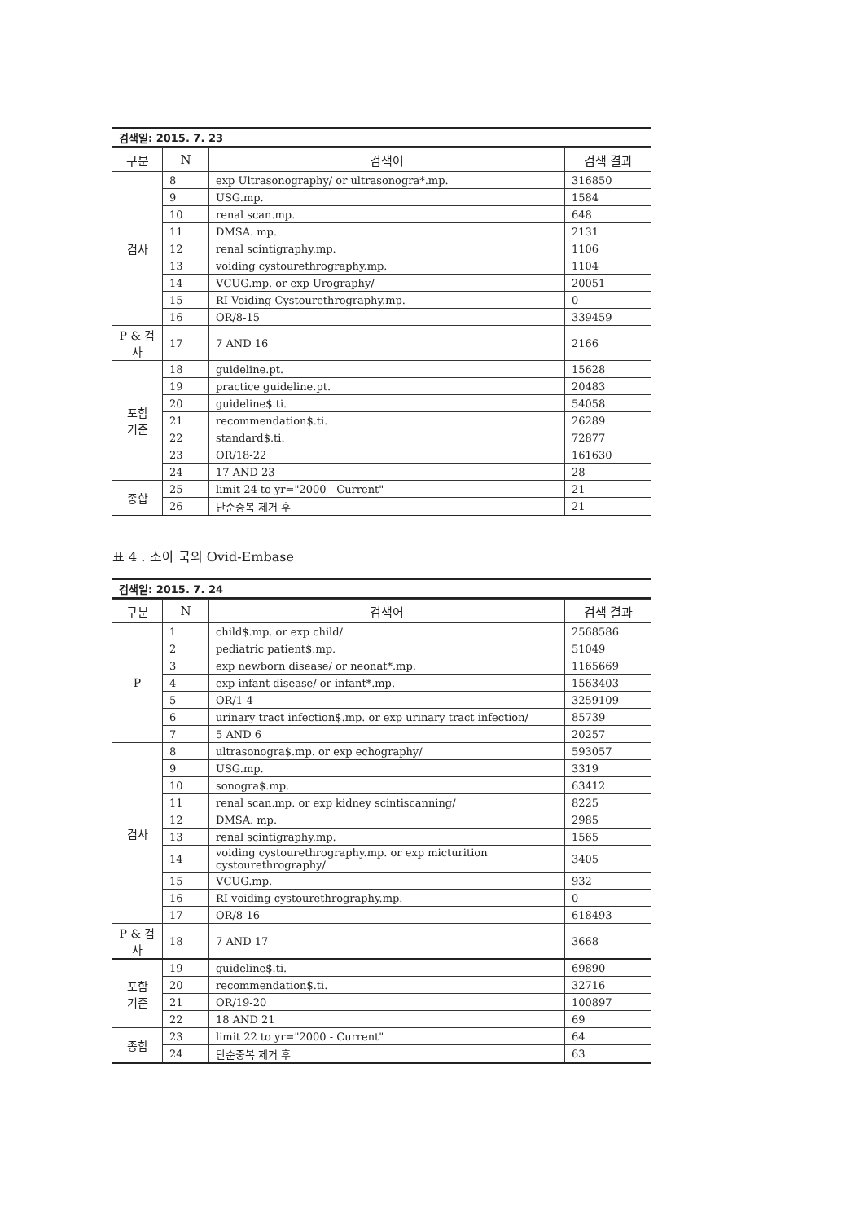검색일: 2015. 7. 23
| 구분 | N | 검색어 | 검색 결과 |
| --- | --- | --- | --- |
| 검사 | 8 | exp Ultrasonography/ or ultrasonogra*.mp. | 316850 |
| | 9 | USG.mp. | 1584 |
| | 10 | renal scan.mp. | 648 |
| | 11 | DMSA. mp. | 2131 |
| | 12 | renal scintigraphy.mp. | 1106 |
| | 13 | voiding cystourethrography.mp. | 1104 |
| | 14 | VCUG.mp. or exp Urography/ | 20051 |
| | 15 | RI Voiding Cystourethrography.mp. | 0 |
| | 16 | OR/8-15 | 339459 |
| P & 검사 | 17 | 7 AND 16 | 2166 |
| 포함 기준 | 18 | guideline.pt. | 15628 |
| | 19 | practice guideline.pt. | 20483 |
| | 20 | guideline$.ti. | 54058 |
| | 21 | recommendation$.ti. | 26289 |
| | 22 | standard$.ti. | 72877 |
| | 23 | OR/18-22 | 161630 |
| | 24 | 17 AND 23 | 28 |
| 종합 | 25 | limit 24 to yr="2000 - Current" | 21 |
| | 26 | 단순중복 제거 후 | 21 |
표 4 . 소아 국외 Ovid-Embase
검색일: 2015. 7. 24
| 구분 | N | 검색어 | 검색 결과 |
| --- | --- | --- | --- |
| P | 1 | child$.mp. or exp child/ | 2568586 |
| | 2 | pediatric patient$.mp. | 51049 |
| | 3 | exp newborn disease/ or neonat*.mp. | 1165669 |
| | 4 | exp infant disease/ or infant*.mp. | 1563403 |
| | 5 | OR/1-4 | 3259109 |
| | 6 | urinary tract infection$.mp. or exp urinary tract infection/ | 85739 |
| | 7 | 5 AND 6 | 20257 |
| 검사 | 8 | ultrasonogra$.mp. or exp echography/ | 593057 |
| | 9 | USG.mp. | 3319 |
| | 10 | sonogra$.mp. | 63412 |
| | 11 | renal scan.mp. or exp kidney scintiscanning/ | 8225 |
| | 12 | DMSA. mp. | 2985 |
| | 13 | renal scintigraphy.mp. | 1565 |
| | 14 | voiding cystourethrography.mp. or exp micturition cystourethrography/ | 3405 |
| | 15 | VCUG.mp. | 932 |
| | 16 | RI voiding cystourethrography.mp. | 0 |
| | 17 | OR/8-16 | 618493 |
| P & 검사 | 18 | 7 AND 17 | 3668 |
| 포함 기준 | 19 | guideline$.ti. | 69890 |
| | 20 | recommendation$.ti. | 32716 |
| | 21 | OR/19-20 | 100897 |
| | 22 | 18 AND 21 | 69 |
| 종합 | 23 | limit 22 to yr="2000 - Current" | 64 |
| | 24 | 단순중복 제거 후 | 63 |